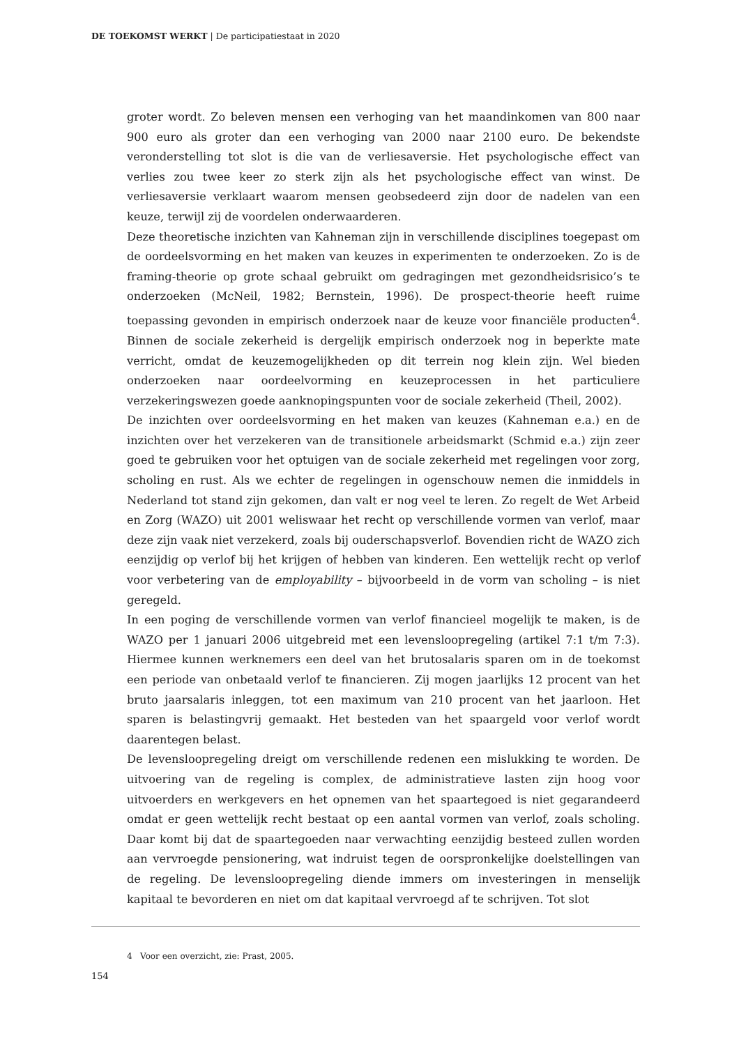DE TOEKOMST WERKT | De participatiestaat in 2020
groter wordt. Zo beleven mensen een verhoging van het maandinkomen van 800 naar 900 euro als groter dan een verhoging van 2000 naar 2100 euro. De bekendste veronderstelling tot slot is die van de verliesaversie. Het psychologische effect van verlies zou twee keer zo sterk zijn als het psychologische effect van winst. De verliesaversie verklaart waarom mensen geobsedeerd zijn door de nadelen van een keuze, terwijl zij de voordelen onderwaarderen.
Deze theoretische inzichten van Kahneman zijn in verschillende disciplines toegepast om de oordeelsvorming en het maken van keuzes in experimenten te onderzoeken. Zo is de framing-theorie op grote schaal gebruikt om gedragingen met gezondheidsrisico’s te onderzoeken (McNeil, 1982; Bernstein, 1996). De prospect-theorie heeft ruime toepassing gevonden in empirisch onderzoek naar de keuze voor financiële producten<sup>4</sup>. Binnen de sociale zekerheid is dergelijk empirisch onderzoek nog in beperkte mate verricht, omdat de keuzemogelijkheden op dit terrein nog klein zijn. Wel bieden onderzoeken naar oordeelvorming en keuzeprocessen in het particuliere verzekeringswezen goede aanknopingspunten voor de sociale zekerheid (Theil, 2002).
De inzichten over oordeelsvorming en het maken van keuzes (Kahneman e.a.) en de inzichten over het verzekeren van de transitionele arbeidsmarkt (Schmid e.a.) zijn zeer goed te gebruiken voor het optuigen van de sociale zekerheid met regelingen voor zorg, scholing en rust. Als we echter de regelingen in ogenschouw nemen die inmiddels in Nederland tot stand zijn gekomen, dan valt er nog veel te leren. Zo regelt de Wet Arbeid en Zorg (WAZO) uit 2001 weliswaar het recht op verschillende vormen van verlof, maar deze zijn vaak niet verzekerd, zoals bij ouderschapsverlof. Bovendien richt de WAZO zich eenzijdig op verlof bij het krijgen of hebben van kinderen. Een wettelijk recht op verlof voor verbetering van de employability – bijvoorbeeld in de vorm van scholing – is niet geregeld.
In een poging de verschillende vormen van verlof financieel mogelijk te maken, is de WAZO per 1 januari 2006 uitgebreid met een levensloopregeling (artikel 7:1 t/m 7:3). Hiermee kunnen werknemers een deel van het brutosalaris sparen om in de toekomst een periode van onbetaald verlof te financieren. Zij mogen jaarlijks 12 procent van het bruto jaarsalaris inleggen, tot een maximum van 210 procent van het jaarloon. Het sparen is belastingvrij gemaakt. Het besteden van het spaargeld voor verlof wordt daarentegen belast.
De levensloopregeling dreigt om verschillende redenen een mislukking te worden. De uitvoering van de regeling is complex, de administratieve lasten zijn hoog voor uitvoerders en werkgevers en het opnemen van het spaartegoed is niet gegarandeerd omdat er geen wettelijk recht bestaat op een aantal vormen van verlof, zoals scholing. Daar komt bij dat de spaartegoeden naar verwachting eenzijdig besteed zullen worden aan vervroegde pensionering, wat indruist tegen de oorspronkelijke doelstellingen van de regeling. De levensloopregeling diende immers om investeringen in menselijk kapitaal te bevorderen en niet om dat kapitaal vervroegd af te schrijven. Tot slot
4 Voor een overzicht, zie: Prast, 2005.
154